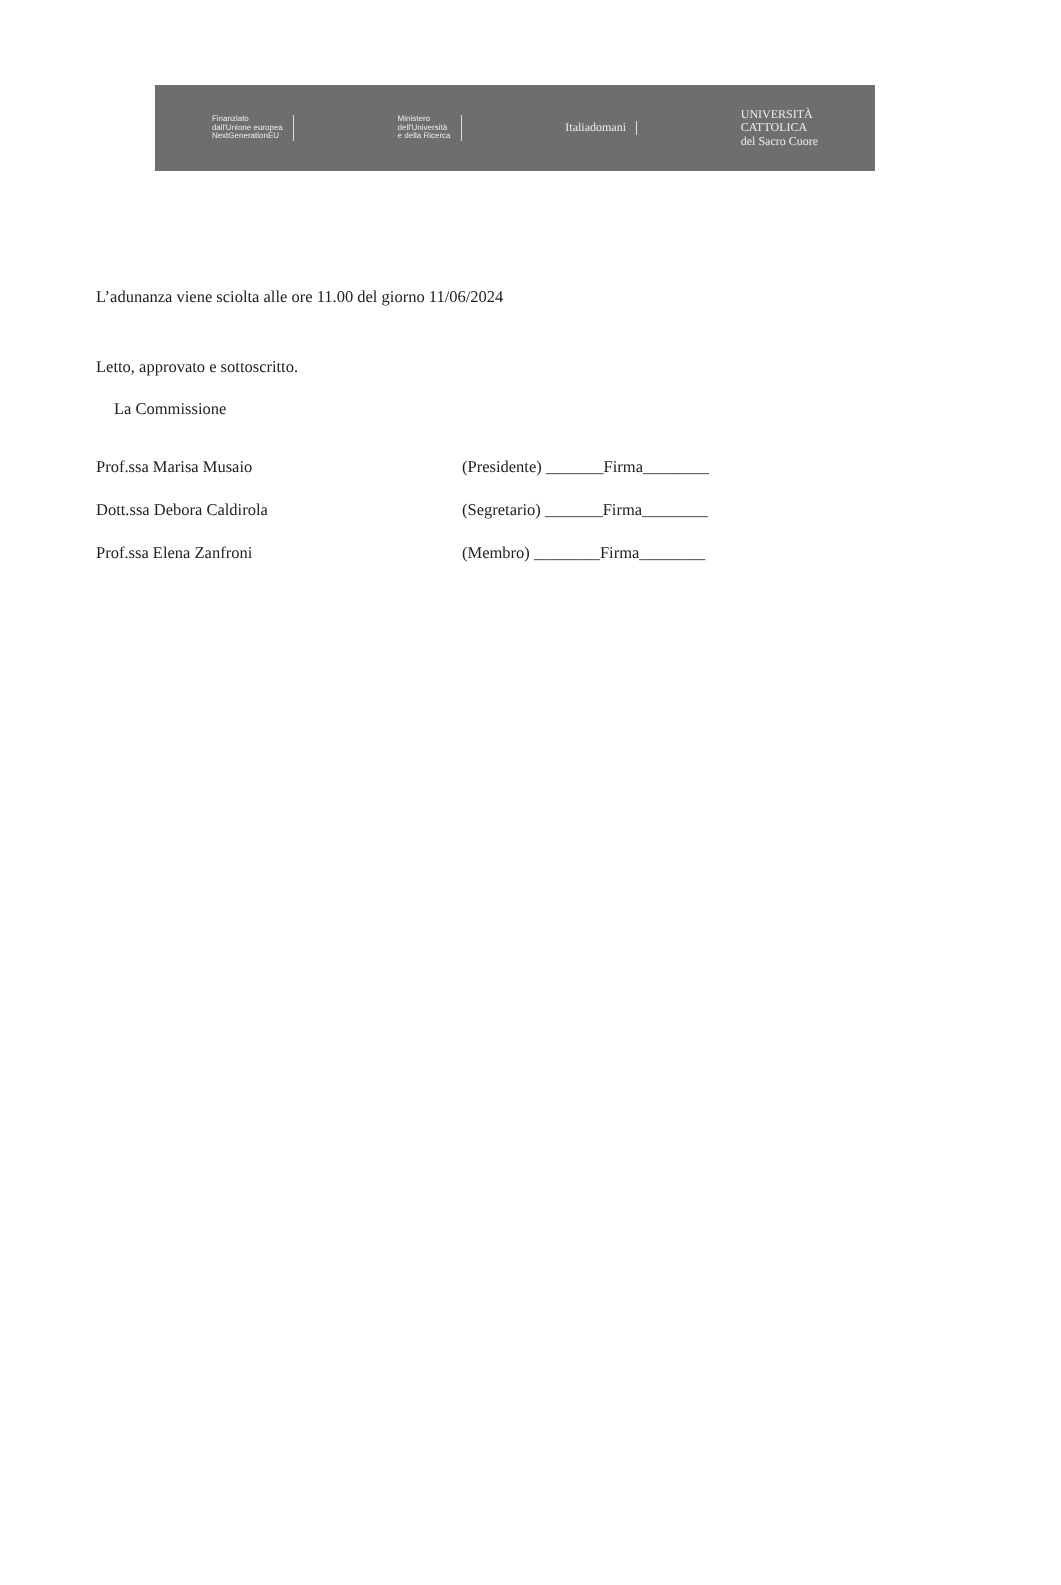Finanziato
dall'Unione europea
NextGenerationEU
Ministero
dell'Università
e della Ricerca
Italiadomani
UNIVERSITÀ
CATTOLICA
del Sacro Cuore
L’adunanza viene sciolta alle ore 11.00 del giorno 11/06/2024
Letto, approvato e sottoscritto.
La Commissione
Prof.ssa Marisa Musaio (Presidente) _______Firma________
Dott.ssa Debora Caldirola (Segretario) _______Firma________
Prof.ssa Elena Zanfroni (Membro) ________Firma________